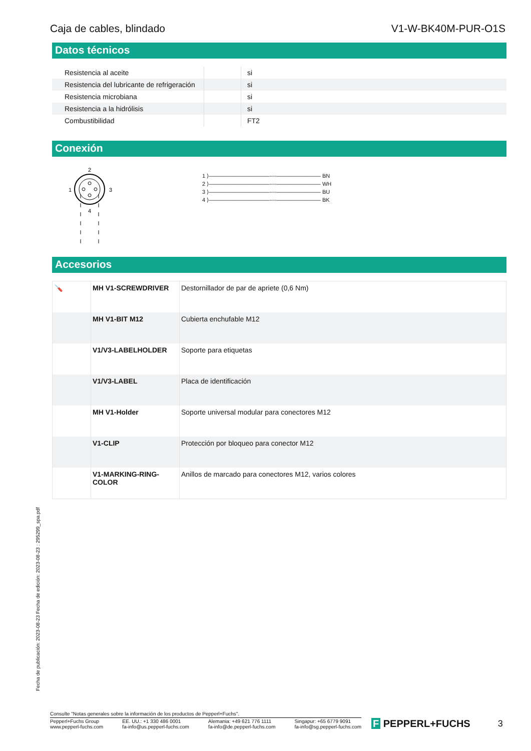Caja de cables, blindado V1-W-BK40M-PUR-O1S
Datos técnicos
| Resistencia al aceite | | si |
| Resistencia del lubricante de refrigeración | | si |
| Resistencia microbiana | | si |
| Resistencia a la hidrólisis | | si |
| Combustibilidad | | FT2 |
Conexión
2
1
3
4
1 ⟩———————————----———————— BN
2 ⟩———————————----———————— WH
3 ⟩———————————----———————— BU
4 ⟩———————————----———————— BK
Accesorios
| 🪛 | MH V1-SCREWDRIVER | Destornillador de par de apriete (0,6 Nm) |
| | MH V1-BIT M12 | Cubierta enchufable M12 |
| | V1/V3-LABELHOLDER | Soporte para etiquetas |
| | V1/V3-LABEL | Placa de identificación |
| | MH V1-Holder | Soporte universal modular para conectores M12 |
| | V1-CLIP | Protección por bloqueo para conector M12 |
| | V1-MARKING-RING- COLOR | Anillos de marcado para conectores M12, varios colores |
Fecha de publicación: 2023-08-23 Fecha de edición: 2023-08-23 : 295299_spa.pdf
Consulte "Notas generales sobre la información de los productos de Pepperl+Fuchs".
Pepperl+Fuchs Group
www.pepperl-fuchs.com
EE. UU.: +1 330 486 0001
fa-info@us.pepperl-fuchs.com
Alemania: +49 621 776 1111
fa-info@de.pepperl-fuchs.com
Singapur: +65 6779 9091
fa-info@sg.pepperl-fuchs.com
F PEPPERL+FUCHS 3